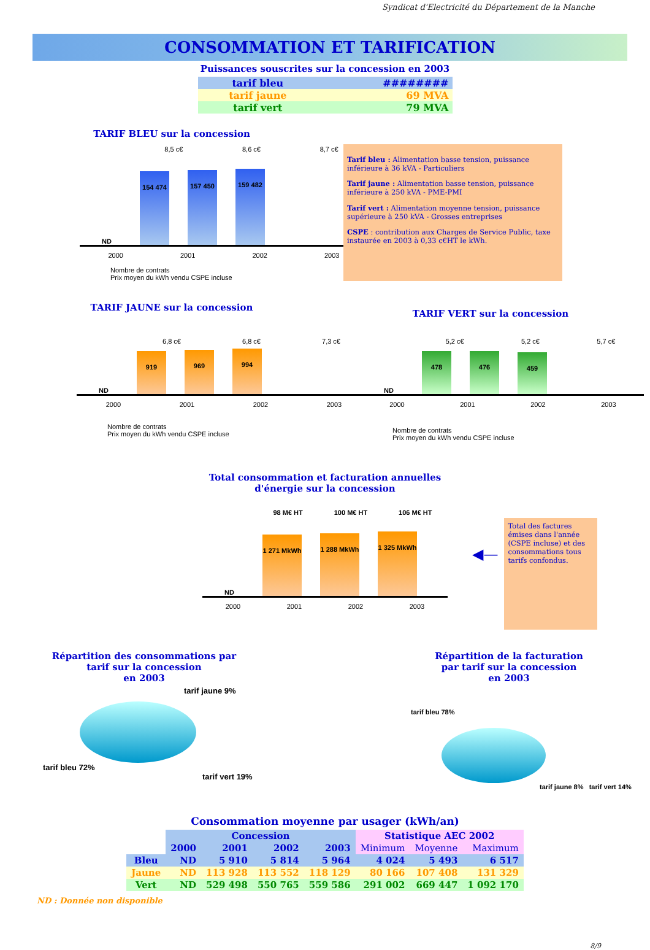Syndicat d'Electricité du Département de la Manche
CONSOMMATION ET TARIFICATION
Puissances souscrites sur la concession en 2003
| tarif bleu | ######## |
| tarif jaune | 69 MVA |
| tarif vert | 79 MVA |
TARIF BLEU sur la concession
8,5 c€ 8,6 c€ 8,7 c€
ND
154 474
157 450
159 482
2000 2001 2002 2003
Nombre de contrats
Prix moyen du kWh vendu CSPE incluse
Tarif bleu : Alimentation basse tension, puissance inférieure à 36 kVA - Particuliers
Tarif jaune : Alimentation basse tension, puissance inférieure à 250 kVA - PME-PMI
Tarif vert : Alimentation moyenne tension, puissance supérieure à 250 kVA - Grosses entreprises
CSPE : contribution aux Charges de Service Public, taxe instaurée en 2003 à 0,33 c€HT le kWh.
TARIF JAUNE sur la concession
6,8 c€ 6,8 c€ 7,3 c€
ND
919
969
994
2000 2001 2002 2003
Nombre de contrats
Prix moyen du kWh vendu CSPE incluse
TARIF VERT sur la concession
5,2 c€ 5,2 c€ 5,7 c€
ND
478
476
459
2000 2001 2002 2003
Nombre de contrats
Prix moyen du kWh vendu CSPE incluse
Total consommation et facturation annuelles
d'énergie sur la concession
98 M€ HT 100 M€ HT 106 M€ HT
ND
1 271 MkWh
1 288 MkWh
1 325 MkWh
2000 2001 2002 2003
◀—
Total des factures émises dans l'année (CSPE incluse) et des consommations tous tarifs confondus.
Répartition des consommations par
tarif sur la concession
en 2003
tarif jaune 9%
tarif bleu 72%
tarif vert 19%
Répartition de la facturation
par tarif sur la concession
en 2003
tarif bleu 78%
tarif jaune 8% tarif vert 14%
Consommation moyenne par usager (kWh/an)
| | Concession | | | | Statistique AEC 2002 | | |
| --- | --- | --- | --- | --- | --- | --- | --- |
| | 2000 | 2001 | 2002 | 2003 | Minimum | Moyenne | Maximum |
| Bleu | ND | 5 910 | 5 814 | 5 964 | 4 024 | 5 493 | 6 517 |
| Jaune | ND | 113 928 | 113 552 | 118 129 | 80 166 | 107 408 | 131 329 |
| Vert | ND | 529 498 | 550 765 | 559 586 | 291 002 | 669 447 | 1 092 170 |
ND : Donnée non disponible
8/9